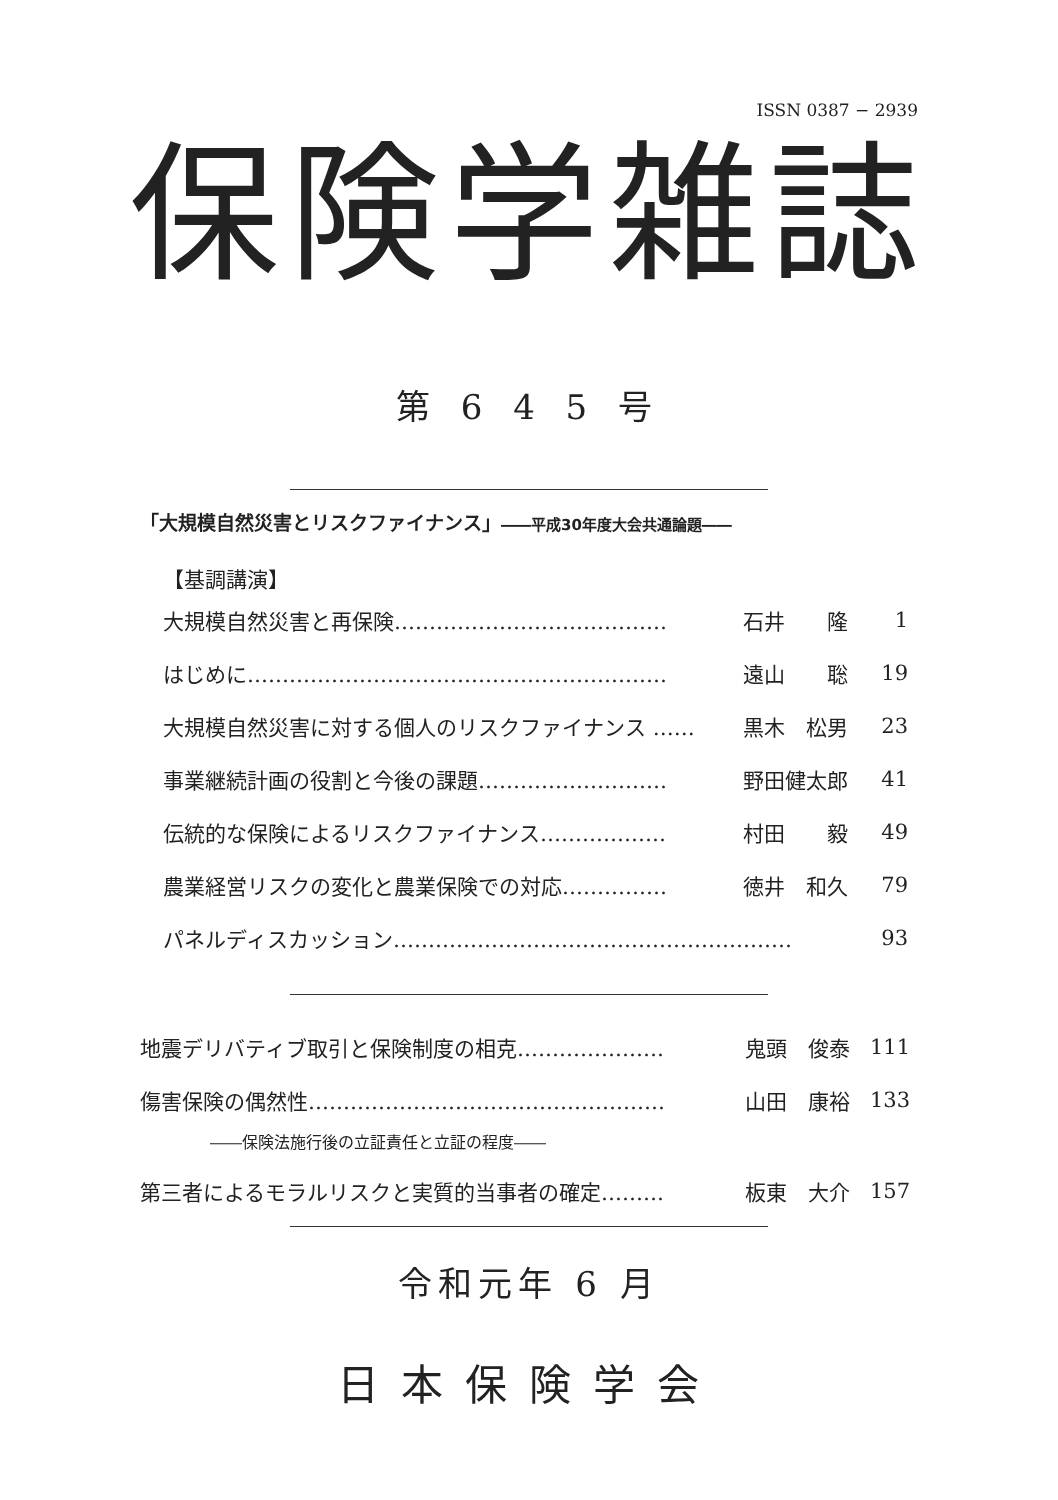ISSN 0387 − 2939
保険学雑誌
第 6 4 5 号
「大規模自然災害とリスクファイナンス」――平成30年度大会共通論題――
| 【基調講演】 | | |
| 大規模自然災害と再保険………………………………… | 石井 隆 | 1 |
| はじめに…………………………………………………… | 遠山 聡 | 19 |
| 大規模自然災害に対する個人のリスクファイナンス …… | 黒木 松男 | 23 |
| 事業継続計画の役割と今後の課題……………………… | 野田健太郎 | 41 |
| 伝統的な保険によるリスクファイナンス……………… | 村田 毅 | 49 |
| 農業経営リスクの変化と農業保険での対応…………… | 徳井 和久 | 79 |
| パネルディスカッション………………………………………………… | | 93 |
| 地震デリバティブ取引と保険制度の相克………………… | 鬼頭 俊泰 | 111 |
| 傷害保険の偶然性…………………………………………… | 山田 康裕 | 133 |
| ――保険法施行後の立証責任と立証の程度―― | | |
| 第三者によるモラルリスクと実質的当事者の確定……… | 板東 大介 | 157 |
令和元年 6 月
日本保険学会